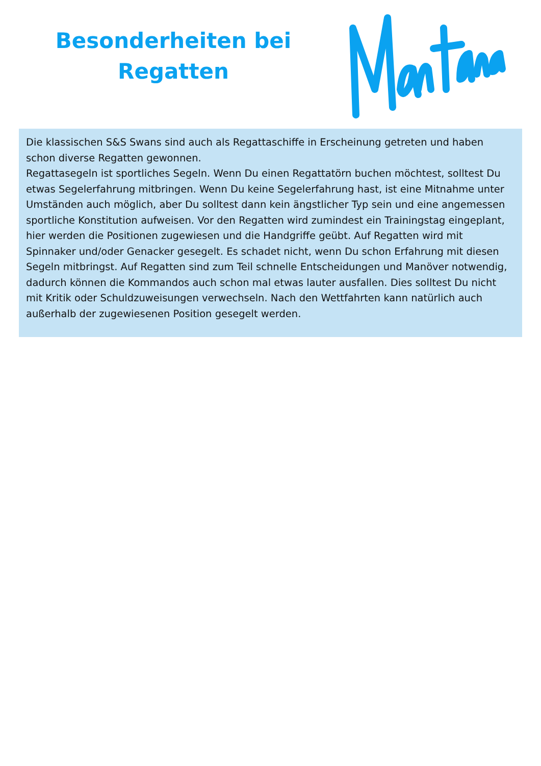Besonderheiten bei
Regatten
Die klassischen S&S Swans sind auch als Regattaschiffe in Erscheinung getreten und haben schon diverse Regatten gewonnen.
Regattasegeln ist sportliches Segeln. Wenn Du einen Regattatörn buchen möchtest, solltest Du etwas Segelerfahrung mitbringen. Wenn Du keine Segelerfahrung hast, ist eine Mitnahme unter Umständen auch möglich, aber Du solltest dann kein ängstlicher Typ sein und eine angemessen sportliche Konstitution aufweisen. Vor den Regatten wird zumindest ein Trainingstag eingeplant, hier werden die Positionen zugewiesen und die Handgriffe geübt. Auf Regatten wird mit Spinnaker und/oder Genacker gesegelt. Es schadet nicht, wenn Du schon Erfahrung mit diesen Segeln mitbringst. Auf Regatten sind zum Teil schnelle Entscheidungen und Manöver notwendig, dadurch können die Kommandos auch schon mal etwas lauter ausfallen. Dies solltest Du nicht mit Kritik oder Schuldzuweisungen verwechseln. Nach den Wettfahrten kann natürlich auch außerhalb der zugewiesenen Position gesegelt werden.